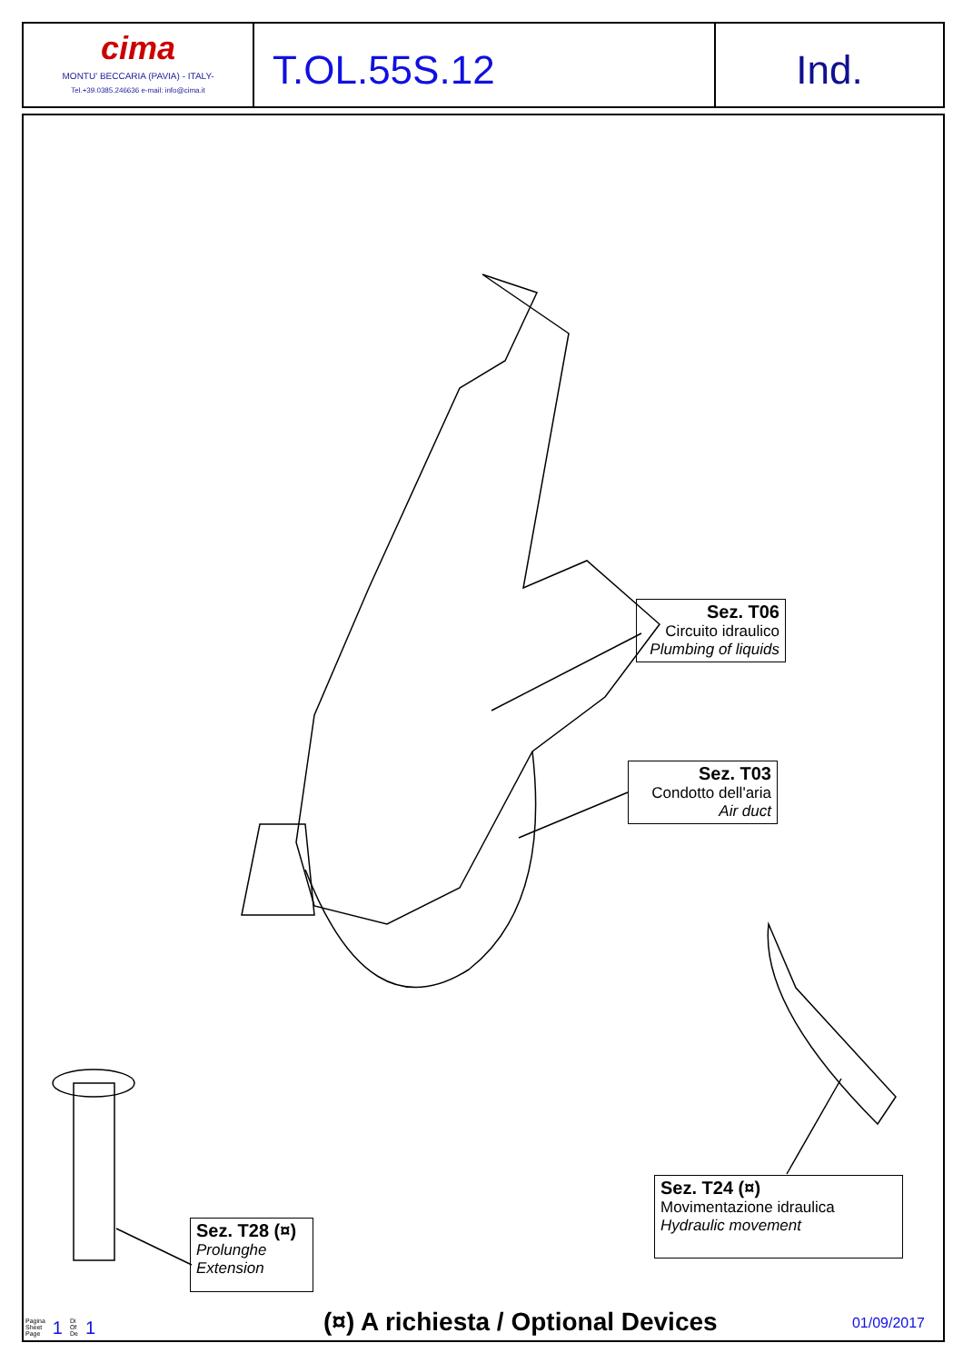cima
MONTU' BECCARIA (PAVIA) - ITALY-
Tel.+39.0385.246636 e-mail: info@cima.it
T.OL.55S.12 Ind.
Sez. T06
Circuito idraulico
Plumbing of liquids
Sez. T03
Condotto dell'aria
Air duct
Sez. T24 (¤)
Movimentazione idraulica
Hydraulic movement
Sez. T28 (¤)
Prolunghe
Extension
Pagina
Sheet
Page
1
Di
Of
De
1
(¤) A richiesta / Optional Devices
01/09/2017